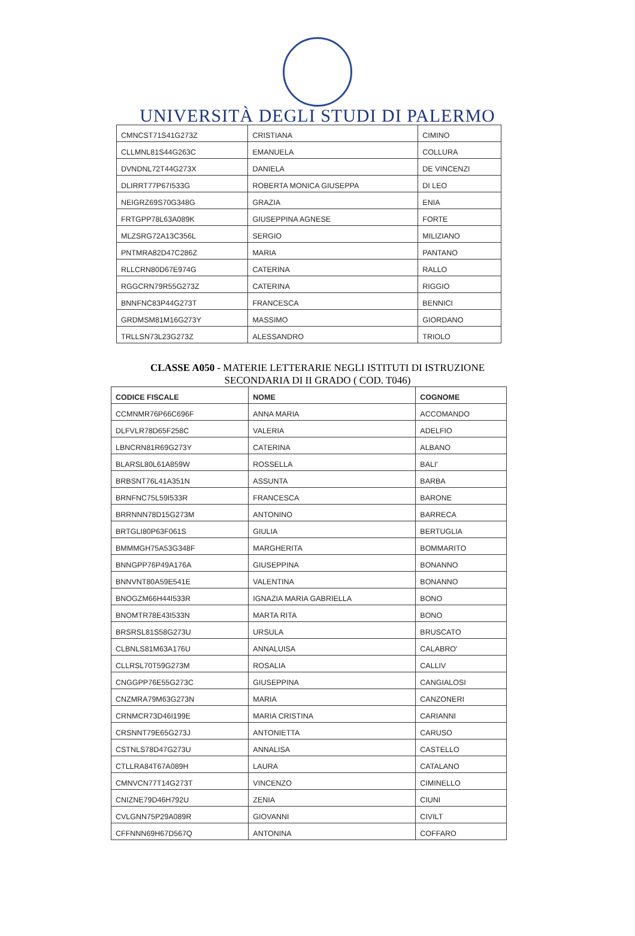UNIVERSITÀ DEGLI STUDI DI PALERMO
| CMNCST71S41G273Z | CRISTIANA | CIMINO |
| CLLMNL81S44G263C | EMANUELA | COLLURA |
| DVNDNL72T44G273X | DANIELA | DE VINCENZI |
| DLIRRT77P67I533G | ROBERTA MONICA GIUSEPPA | DI LEO |
| NEIGRZ69S70G348G | GRAZIA | ENIA |
| FRTGPP78L63A089K | GIUSEPPINA AGNESE | FORTE |
| MLZSRG72A13C356L | SERGIO | MILIZIANO |
| PNTMRA82D47C286Z | MARIA | PANTANO |
| RLLCRN80D67E974G | CATERINA | RALLO |
| RGGCRN79R55G273Z | CATERINA | RIGGIO |
| BNNFNC83P44G273T | FRANCESCA | BENNICI |
| GRDMSM81M16G273Y | MASSIMO | GIORDANO |
| TRLLSN73L23G273Z | ALESSANDRO | TRIOLO |
CLASSE A050 - MATERIE LETTERARIE NEGLI ISTITUTI DI ISTRUZIONE
SECONDARIA DI II GRADO ( COD. T046)
| CODICE FISCALE | NOME | COGNOME |
| --- | --- | --- |
| CCMNMR76P66C696F | ANNA MARIA | ACCOMANDO |
| DLFVLR78D65F258C | VALERIA | ADELFIO |
| LBNCRN81R69G273Y | CATERINA | ALBANO |
| BLARSL80L61A859W | ROSSELLA | BALI' |
| BRBSNT76L41A351N | ASSUNTA | BARBA |
| BRNFNC75L59I533R | FRANCESCA | BARONE |
| BRRNNN78D15G273M | ANTONINO | BARRECA |
| BRTGLI80P63F061S | GIULIA | BERTUGLIA |
| BMMMGH75A53G348F | MARGHERITA | BOMMARITO |
| BNNGPP76P49A176A | GIUSEPPINA | BONANNO |
| BNNVNT80A59E541E | VALENTINA | BONANNO |
| BNOGZM66H44I533R | IGNAZIA MARIA GABRIELLA | BONO |
| BNOMTR78E43I533N | MARTA RITA | BONO |
| BRSRSL81S58G273U | URSULA | BRUSCATO |
| CLBNLS81M63A176U | ANNALUISA | CALABRO' |
| CLLRSL70T59G273M | ROSALIA | CALLIV |
| CNGGPP76E55G273C | GIUSEPPINA | CANGIALOSI |
| CNZMRA79M63G273N | MARIA | CANZONERI |
| CRNMCR73D46I199E | MARIA CRISTINA | CARIANNI |
| CRSNNT79E65G273J | ANTONIETTA | CARUSO |
| CSTNLS78D47G273U | ANNALISA | CASTELLO |
| CTLLRA84T67A089H | LAURA | CATALANO |
| CMNVCN77T14G273T | VINCENZO | CIMINELLO |
| CNIZNE79D46H792U | ZENIA | CIUNI |
| CVLGNN75P29A089R | GIOVANNI | CIVILT |
| CFFNNN69H67D567Q | ANTONINA | COFFARO |